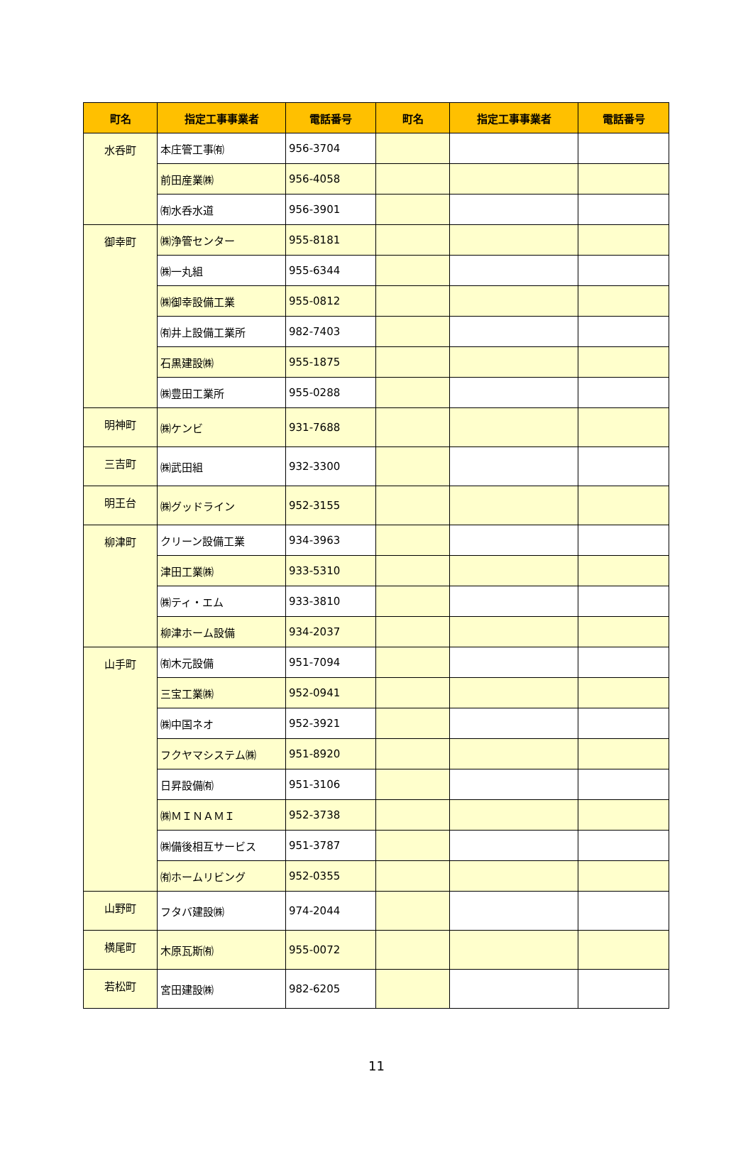| 町名 | 指定工事事業者 | 電話番号 | 町名 | 指定工事事業者 | 電話番号 |
| --- | --- | --- | --- | --- | --- |
| 水呑町 | 本庄管工事㈲ | 956-3704 | | | |
| | 前田産業㈱ | 956-4058 | | | |
| | ㈲水呑水道 | 956-3901 | | | |
| 御幸町 | ㈱浄管センター | 955-8181 | | | |
| | ㈱一丸組 | 955-6344 | | | |
| | ㈱御幸設備工業 | 955-0812 | | | |
| | ㈲井上設備工業所 | 982-7403 | | | |
| | 石黒建設㈱ | 955-1875 | | | |
| | ㈱豊田工業所 | 955-0288 | | | |
| 明神町 | ㈱ケンビ | 931-7688 | | | |
| 三吉町 | ㈱武田組 | 932-3300 | | | |
| 明王台 | ㈱グッドライン | 952-3155 | | | |
| 柳津町 | クリーン設備工業 | 934-3963 | | | |
| | 津田工業㈱ | 933-5310 | | | |
| | ㈱ティ・エム | 933-3810 | | | |
| | 柳津ホーム設備 | 934-2037 | | | |
| 山手町 | ㈲木元設備 | 951-7094 | | | |
| | 三宝工業㈱ | 952-0941 | | | |
| | ㈱中国ネオ | 952-3921 | | | |
| | フクヤマシステム㈱ | 951-8920 | | | |
| | 日昇設備㈲ | 951-3106 | | | |
| | ㈱ＭＩＮＡＭＩ | 952-3738 | | | |
| | ㈱備後相互サービス | 951-3787 | | | |
| | ㈲ホームリビング | 952-0355 | | | |
| 山野町 | フタバ建設㈱ | 974-2044 | | | |
| 横尾町 | 木原瓦斯㈲ | 955-0072 | | | |
| 若松町 | 宮田建設㈱ | 982-6205 | | | |
11